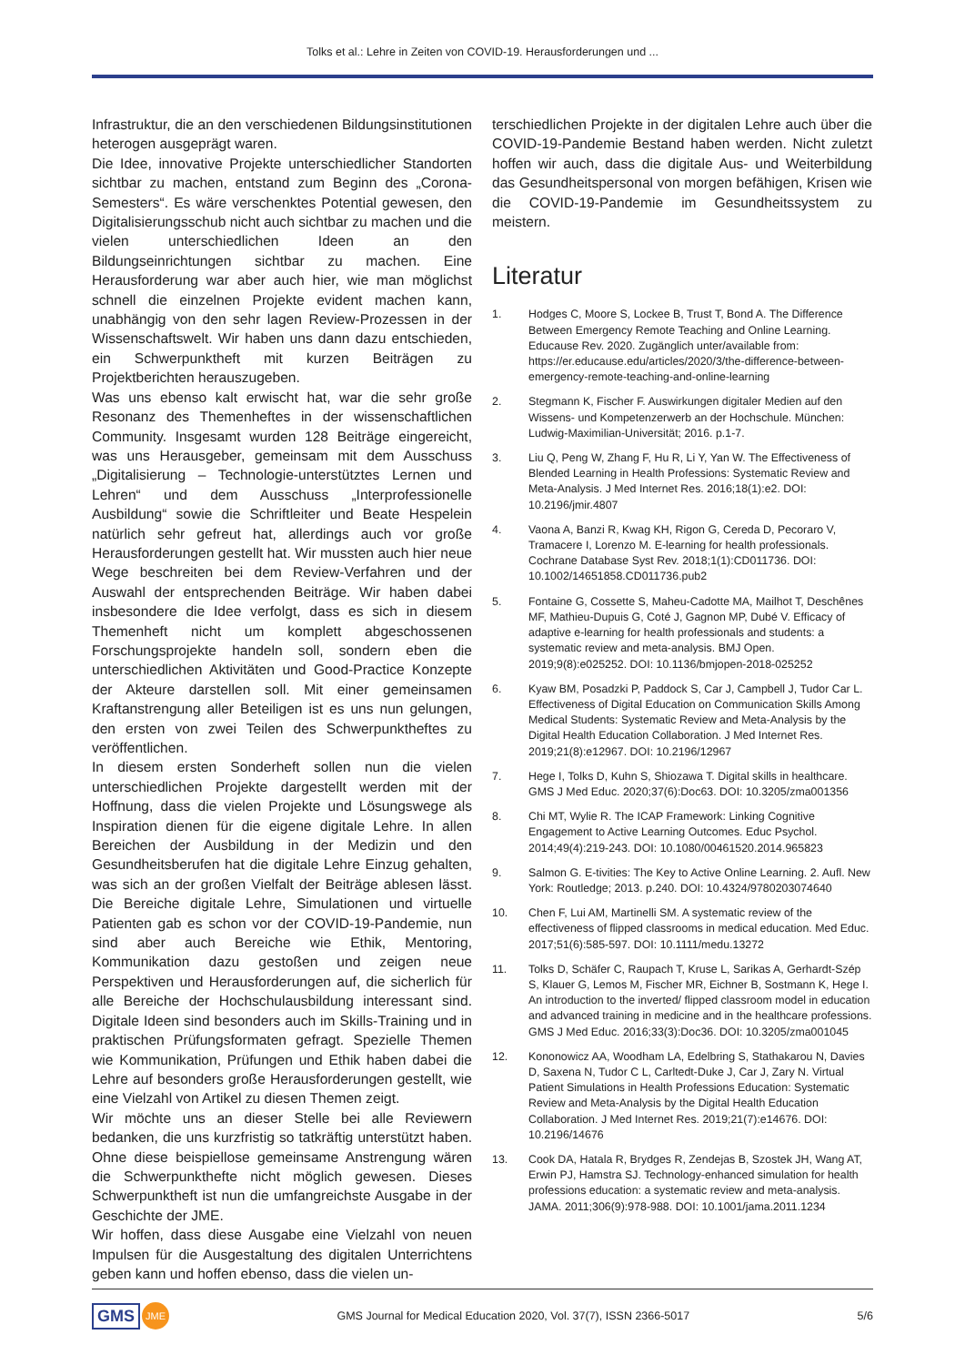Tolks et al.: Lehre in Zeiten von COVID-19. Herausforderungen und ...
Infrastruktur, die an den verschiedenen Bildungsinstitutionen heterogen ausgeprägt waren.
Die Idee, innovative Projekte unterschiedlicher Standorten sichtbar zu machen, entstand zum Beginn des „Corona-Semesters“. Es wäre verschenktes Potential gewesen, den Digitalisierungsschub nicht auch sichtbar zu machen und die vielen unterschiedlichen Ideen an den Bildungseinrichtungen sichtbar zu machen. Eine Herausforderung war aber auch hier, wie man möglichst schnell die einzelnen Projekte evident machen kann, unabhängig von den sehr lagen Review-Prozessen in der Wissenschaftswelt. Wir haben uns dann dazu entschieden, ein Schwerpunktheft mit kurzen Beiträgen zu Projektberichten herauszugeben.
Was uns ebenso kalt erwischt hat, war die sehr große Resonanz des Themenheftes in der wissenschaftlichen Community. Insgesamt wurden 128 Beiträge eingereicht, was uns Herausgeber, gemeinsam mit dem Ausschuss „Digitalisierung – Technologie-unterstütztes Lernen und Lehren“ und dem Ausschuss „Interprofessionelle Ausbildung“ sowie die Schriftleiter und Beate Hespelein natürlich sehr gefreut hat, allerdings auch vor große Herausforderungen gestellt hat. Wir mussten auch hier neue Wege beschreiten bei dem Review-Verfahren und der Auswahl der entsprechenden Beiträge. Wir haben dabei insbesondere die Idee verfolgt, dass es sich in diesem Themenheft nicht um komplett abgeschossenen Forschungsprojekte handeln soll, sondern eben die unterschiedlichen Aktivitäten und Good-Practice Konzepte der Akteure darstellen soll. Mit einer gemeinsamen Kraftanstrengung aller Beteiligen ist es uns nun gelungen, den ersten von zwei Teilen des Schwerpunktheftes zu veröffentlichen.
In diesem ersten Sonderheft sollen nun die vielen unterschiedlichen Projekte dargestellt werden mit der Hoffnung, dass die vielen Projekte und Lösungswege als Inspiration dienen für die eigene digitale Lehre. In allen Bereichen der Ausbildung in der Medizin und den Gesundheitsberufen hat die digitale Lehre Einzug gehalten, was sich an der großen Vielfalt der Beiträge ablesen lässt. Die Bereiche digitale Lehre, Simulationen und virtuelle Patienten gab es schon vor der COVID-19-Pandemie, nun sind aber auch Bereiche wie Ethik, Mentoring, Kommunikation dazu gestoßen und zeigen neue Perspektiven und Herausforderungen auf, die sicherlich für alle Bereiche der Hochschulausbildung interessant sind. Digitale Ideen sind besonders auch im Skills-Training und in praktischen Prüfungsformaten gefragt. Spezielle Themen wie Kommunikation, Prüfungen und Ethik haben dabei die Lehre auf besonders große Herausforderungen gestellt, wie eine Vielzahl von Artikel zu diesen Themen zeigt.
Wir möchte uns an dieser Stelle bei alle Reviewern bedanken, die uns kurzfristig so tatkräftig unterstützt haben. Ohne diese beispiellose gemeinsame Anstrengung wären die Schwerpunkthefte nicht möglich gewesen. Dieses Schwerpunktheft ist nun die umfangreichste Ausgabe in der Geschichte der JME.
Wir hoffen, dass diese Ausgabe eine Vielzahl von neuen Impulsen für die Ausgestaltung des digitalen Unterrichtens geben kann und hoffen ebenso, dass die vielen un-
terschiedlichen Projekte in der digitalen Lehre auch über die COVID-19-Pandemie Bestand haben werden. Nicht zuletzt hoffen wir auch, dass die digitale Aus- und Weiterbildung das Gesundheitspersonal von morgen befähigen, Krisen wie die COVID-19-Pandemie im Gesundheitssystem zu meistern.
Literatur
1. Hodges C, Moore S, Lockee B, Trust T, Bond A. The Difference Between Emergency Remote Teaching and Online Learning. Educause Rev. 2020. Zugänglich unter/available from: https://er.educause.edu/articles/2020/3/the-difference-between-emergency-remote-teaching-and-online-learning
2. Stegmann K, Fischer F. Auswirkungen digitaler Medien auf den Wissens- und Kompetenzerwerb an der Hochschule. München: Ludwig-Maximilian-Universität; 2016. p.1-7.
3. Liu Q, Peng W, Zhang F, Hu R, Li Y, Yan W. The Effectiveness of Blended Learning in Health Professions: Systematic Review and Meta-Analysis. J Med Internet Res. 2016;18(1):e2. DOI: 10.2196/jmir.4807
4. Vaona A, Banzi R, Kwag KH, Rigon G, Cereda D, Pecoraro V, Tramacere I, Lorenzo M. E-learning for health professionals. Cochrane Database Syst Rev. 2018;1(1):CD011736. DOI: 10.1002/14651858.CD011736.pub2
5. Fontaine G, Cossette S, Maheu-Cadotte MA, Mailhot T, Deschênes MF, Mathieu-Dupuis G, Coté J, Gagnon MP, Dubé V. Efficacy of adaptive e-learning for health professionals and students: a systematic review and meta-analysis. BMJ Open. 2019;9(8):e025252. DOI: 10.1136/bmjopen-2018-025252
6. Kyaw BM, Posadzki P, Paddock S, Car J, Campbell J, Tudor Car L. Effectiveness of Digital Education on Communication Skills Among Medical Students: Systematic Review and Meta-Analysis by the Digital Health Education Collaboration. J Med Internet Res. 2019;21(8):e12967. DOI: 10.2196/12967
7. Hege I, Tolks D, Kuhn S, Shiozawa T. Digital skills in healthcare. GMS J Med Educ. 2020;37(6):Doc63. DOI: 10.3205/zma001356
8. Chi MT, Wylie R. The ICAP Framework: Linking Cognitive Engagement to Active Learning Outcomes. Educ Psychol. 2014;49(4):219-243. DOI: 10.1080/00461520.2014.965823
9. Salmon G. E-tivities: The Key to Active Online Learning. 2. Aufl. New York: Routledge; 2013. p.240. DOI: 10.4324/9780203074640
10. Chen F, Lui AM, Martinelli SM. A systematic review of the effectiveness of flipped classrooms in medical education. Med Educ. 2017;51(6):585-597. DOI: 10.1111/medu.13272
11. Tolks D, Schäfer C, Raupach T, Kruse L, Sarikas A, Gerhardt-Szép S, Klauer G, Lemos M, Fischer MR, Eichner B, Sostmann K, Hege I. An introduction to the inverted/ flipped classroom model in education and advanced training in medicine and in the healthcare professions. GMS J Med Educ. 2016;33(3):Doc36. DOI: 10.3205/zma001045
12. Kononowicz AA, Woodham LA, Edelbring S, Stathakarou N, Davies D, Saxena N, Tudor C L, Carltedt-Duke J, Car J, Zary N. Virtual Patient Simulations in Health Professions Education: Systematic Review and Meta-Analysis by the Digital Health Education Collaboration. J Med Internet Res. 2019;21(7):e14676. DOI: 10.2196/14676
13. Cook DA, Hatala R, Brydges R, Zendejas B, Szostek JH, Wang AT, Erwin PJ, Hamstra SJ. Technology-enhanced simulation for health professions education: a systematic review and meta-analysis. JAMA. 2011;306(9):978-988. DOI: 10.1001/jama.2011.1234
GMS JME
GMS Journal for Medical Education 2020, Vol. 37(7), ISSN 2366-5017
5/6